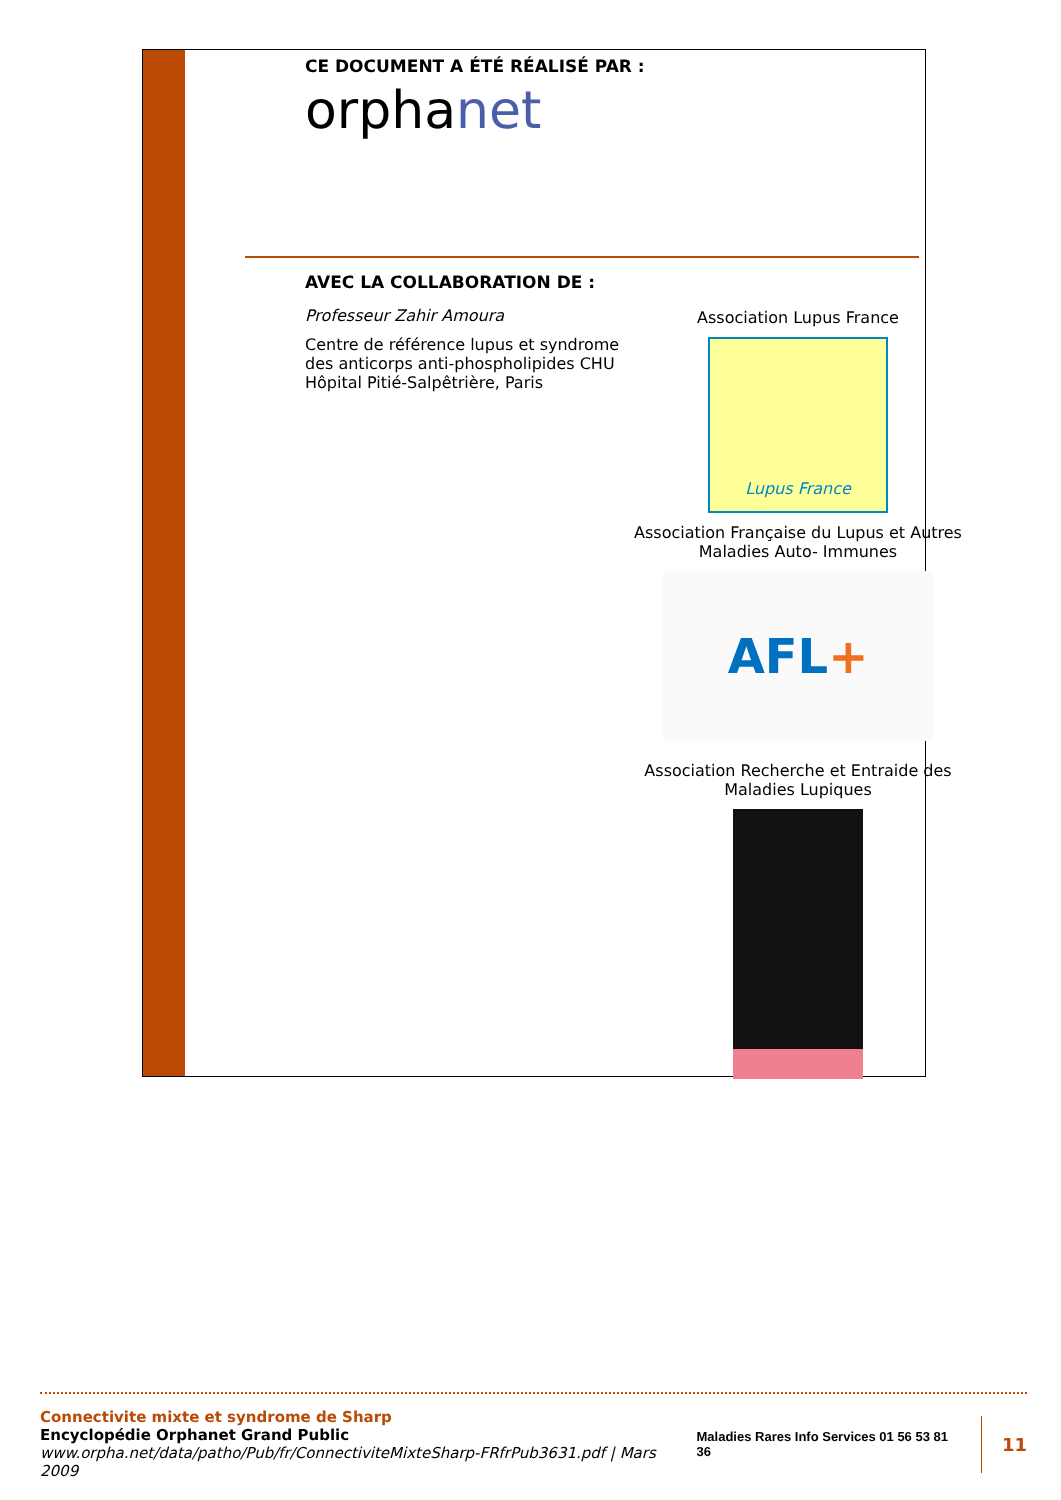CE DOCUMENT A ÉTÉ RÉALISÉ PAR :
orphanet
AVEC LA COLLABORATION DE :
Professeur Zahir Amoura
Centre de référence lupus et syndrome des anticorps anti-phospholipides CHU Hôpital Pitié-Salpêtrière, Paris
Association Lupus France
Lupus France
Association Française du Lupus et Autres Maladies Auto- Immunes
AFL+
Association Recherche et Entraide des Maladies Lupiques
Connectivite mixte et syndrome de Sharp
Encyclopédie Orphanet Grand Public
www.orpha.net/data/patho/Pub/fr/ConnectiviteMixteSharp-FRfrPub3631.pdf | Mars 2009
Maladies Rares Info Services 01 56 53 81 36 11